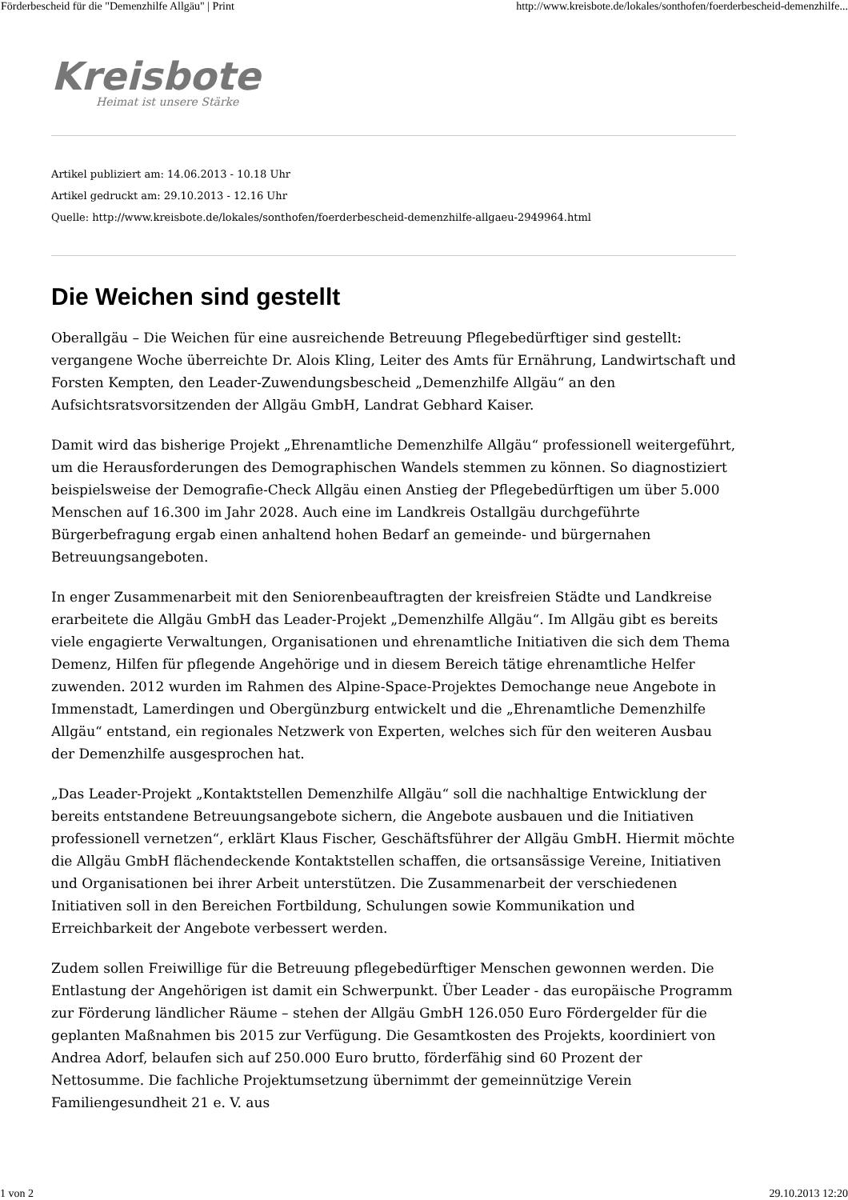Förderbescheid für die "Demenzhilfe Allgäu" | Print http://www.kreisbote.de/lokales/sonthofen/foerderbescheid-demenzhilfe...
Kreisbote
Heimat ist unsere Stärke
Artikel publiziert am: 14.06.2013 - 10.18 Uhr
Artikel gedruckt am: 29.10.2013 - 12.16 Uhr
Quelle: http://www.kreisbote.de/lokales/sonthofen/foerderbescheid-demenzhilfe-allgaeu-2949964.html
Die Weichen sind gestellt
Oberallgäu – Die Weichen für eine ausreichende Betreuung Pflegebedürftiger sind gestellt: vergangene Woche überreichte Dr. Alois Kling, Leiter des Amts für Ernährung, Landwirtschaft und Forsten Kempten, den Leader-Zuwendungsbescheid „Demenzhilfe Allgäu“ an den Aufsichtsratsvorsitzenden der Allgäu GmbH, Landrat Gebhard Kaiser.
Damit wird das bisherige Projekt „Ehrenamtliche Demenzhilfe Allgäu“ professionell weitergeführt, um die Herausforderungen des Demographischen Wandels stemmen zu können. So diagnostiziert beispielsweise der Demografie-Check Allgäu einen Anstieg der Pflegebedürftigen um über 5.000 Menschen auf 16.300 im Jahr 2028. Auch eine im Landkreis Ostallgäu durchgeführte Bürgerbefragung ergab einen anhaltend hohen Bedarf an gemeinde- und bürgernahen Betreuungsangeboten.
In enger Zusammenarbeit mit den Seniorenbeauftragten der kreisfreien Städte und Landkreise erarbeitete die Allgäu GmbH das Leader-Projekt „Demenzhilfe Allgäu“. Im Allgäu gibt es bereits viele engagierte Verwaltungen, Organisationen und ehrenamtliche Initiativen die sich dem Thema Demenz, Hilfen für pflegende Angehörige und in diesem Bereich tätige ehrenamtliche Helfer zuwenden. 2012 wurden im Rahmen des Alpine-Space-Projektes Demochange neue Angebote in Immenstadt, Lamerdingen und Obergünzburg entwickelt und die „Ehrenamtliche Demenzhilfe Allgäu“ entstand, ein regionales Netzwerk von Experten, welches sich für den weiteren Ausbau der Demenzhilfe ausgesprochen hat.
„Das Leader-Projekt „Kontaktstellen Demenzhilfe Allgäu“ soll die nachhaltige Entwicklung der bereits entstandene Betreuungsangebote sichern, die Angebote ausbauen und die Initiativen professionell vernetzen“, erklärt Klaus Fischer, Geschäftsführer der Allgäu GmbH. Hiermit möchte die Allgäu GmbH flächendeckende Kontaktstellen schaffen, die ortsansässige Vereine, Initiativen und Organisationen bei ihrer Arbeit unterstützen. Die Zusammenarbeit der verschiedenen Initiativen soll in den Bereichen Fortbildung, Schulungen sowie Kommunikation und Erreichbarkeit der Angebote verbessert werden.
Zudem sollen Freiwillige für die Betreuung pflegebedürftiger Menschen gewonnen werden. Die Entlastung der Angehörigen ist damit ein Schwerpunkt. Über Leader - das europäische Programm zur Förderung ländlicher Räume – stehen der Allgäu GmbH 126.050 Euro Fördergelder für die geplanten Maßnahmen bis 2015 zur Verfügung. Die Gesamtkosten des Projekts, koordiniert von Andrea Adorf, belaufen sich auf 250.000 Euro brutto, förderfähig sind 60 Prozent der Nettosumme. Die fachliche Projektumsetzung übernimmt der gemeinnützige Verein Familiengesundheit 21 e. V. aus
1 von 2 29.10.2013 12:20